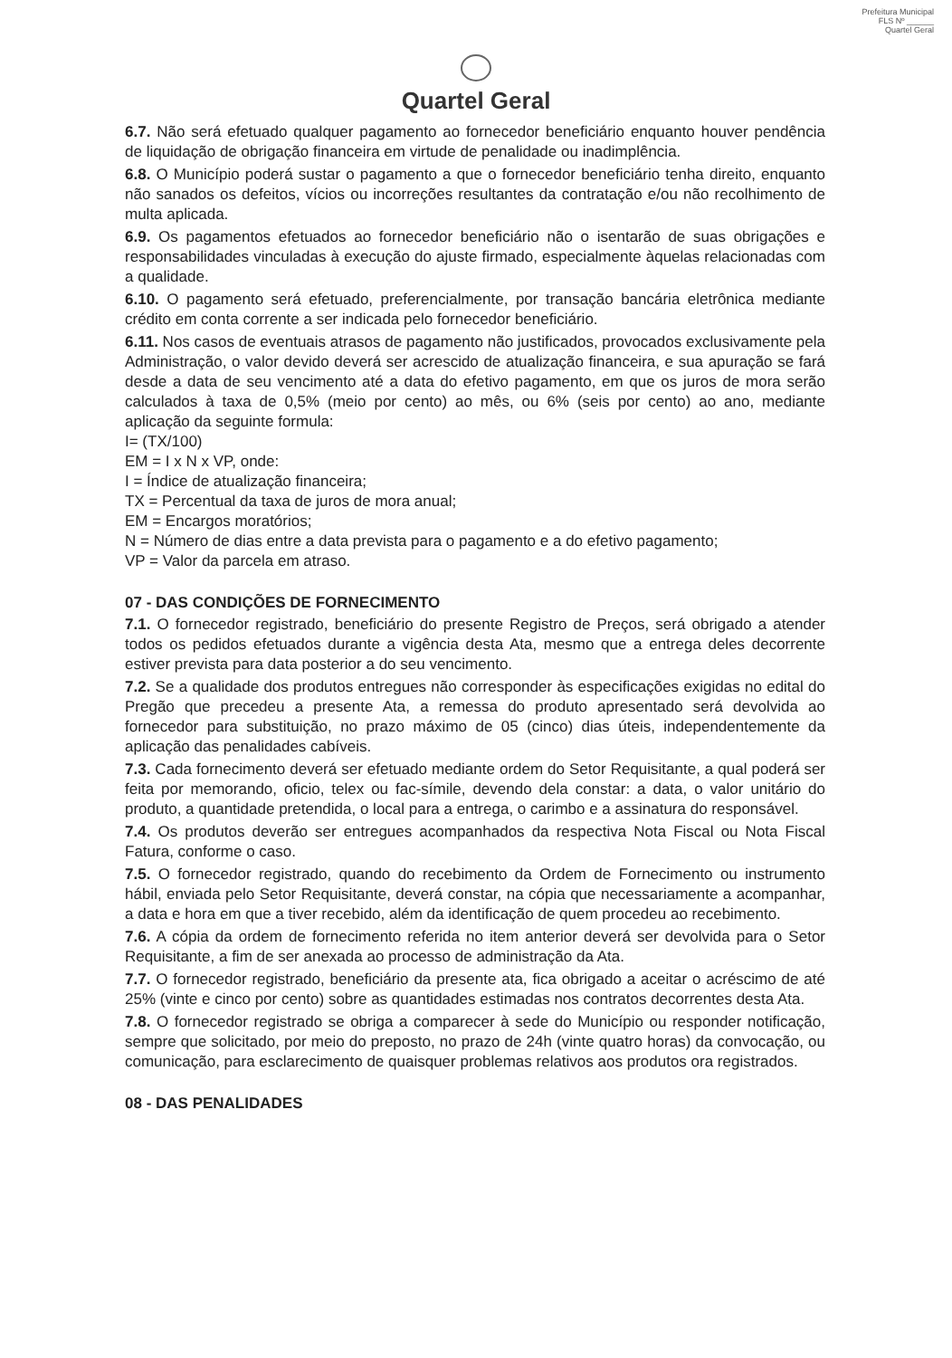Prefeitura Municipal
FLS Nº ______
Quartel Geral
Quartel Geral
6.7. Não será efetuado qualquer pagamento ao fornecedor beneficiário enquanto houver pendência de liquidação de obrigação financeira em virtude de penalidade ou inadimplência.
6.8. O Município poderá sustar o pagamento a que o fornecedor beneficiário tenha direito, enquanto não sanados os defeitos, vícios ou incorreções resultantes da contratação e/ou não recolhimento de multa aplicada.
6.9. Os pagamentos efetuados ao fornecedor beneficiário não o isentarão de suas obrigações e responsabilidades vinculadas à execução do ajuste firmado, especialmente àquelas relacionadas com a qualidade.
6.10. O pagamento será efetuado, preferencialmente, por transação bancária eletrônica mediante crédito em conta corrente a ser indicada pelo fornecedor beneficiário.
6.11. Nos casos de eventuais atrasos de pagamento não justificados, provocados exclusivamente pela Administração, o valor devido deverá ser acrescido de atualização financeira, e sua apuração se fará desde a data de seu vencimento até a data do efetivo pagamento, em que os juros de mora serão calculados à taxa de 0,5% (meio por cento) ao mês, ou 6% (seis por cento) ao ano, mediante aplicação da seguinte formula:
I= (TX/100)
EM = I x N x VP, onde:
I = Índice de atualização financeira;
TX = Percentual da taxa de juros de mora anual;
EM = Encargos moratórios;
N = Número de dias entre a data prevista para o pagamento e a do efetivo pagamento;
VP = Valor da parcela em atraso.
07 - DAS CONDIÇÕES DE FORNECIMENTO
7.1. O fornecedor registrado, beneficiário do presente Registro de Preços, será obrigado a atender todos os pedidos efetuados durante a vigência desta Ata, mesmo que a entrega deles decorrente estiver prevista para data posterior a do seu vencimento.
7.2. Se a qualidade dos produtos entregues não corresponder às especificações exigidas no edital do Pregão que precedeu a presente Ata, a remessa do produto apresentado será devolvida ao fornecedor para substituição, no prazo máximo de 05 (cinco) dias úteis, independentemente da aplicação das penalidades cabíveis.
7.3. Cada fornecimento deverá ser efetuado mediante ordem do Setor Requisitante, a qual poderá ser feita por memorando, oficio, telex ou fac-símile, devendo dela constar: a data, o valor unitário do produto, a quantidade pretendida, o local para a entrega, o carimbo e a assinatura do responsável.
7.4. Os produtos deverão ser entregues acompanhados da respectiva Nota Fiscal ou Nota Fiscal Fatura, conforme o caso.
7.5. O fornecedor registrado, quando do recebimento da Ordem de Fornecimento ou instrumento hábil, enviada pelo Setor Requisitante, deverá constar, na cópia que necessariamente a acompanhar, a data e hora em que a tiver recebido, além da identificação de quem procedeu ao recebimento.
7.6. A cópia da ordem de fornecimento referida no item anterior deverá ser devolvida para o Setor Requisitante, a fim de ser anexada ao processo de administração da Ata.
7.7. O fornecedor registrado, beneficiário da presente ata, fica obrigado a aceitar o acréscimo de até 25% (vinte e cinco por cento) sobre as quantidades estimadas nos contratos decorrentes desta Ata.
7.8. O fornecedor registrado se obriga a comparecer à sede do Município ou responder notificação, sempre que solicitado, por meio do preposto, no prazo de 24h (vinte quatro horas) da convocação, ou comunicação, para esclarecimento de quaisquer problemas relativos aos produtos ora registrados.
08 - DAS PENALIDADES